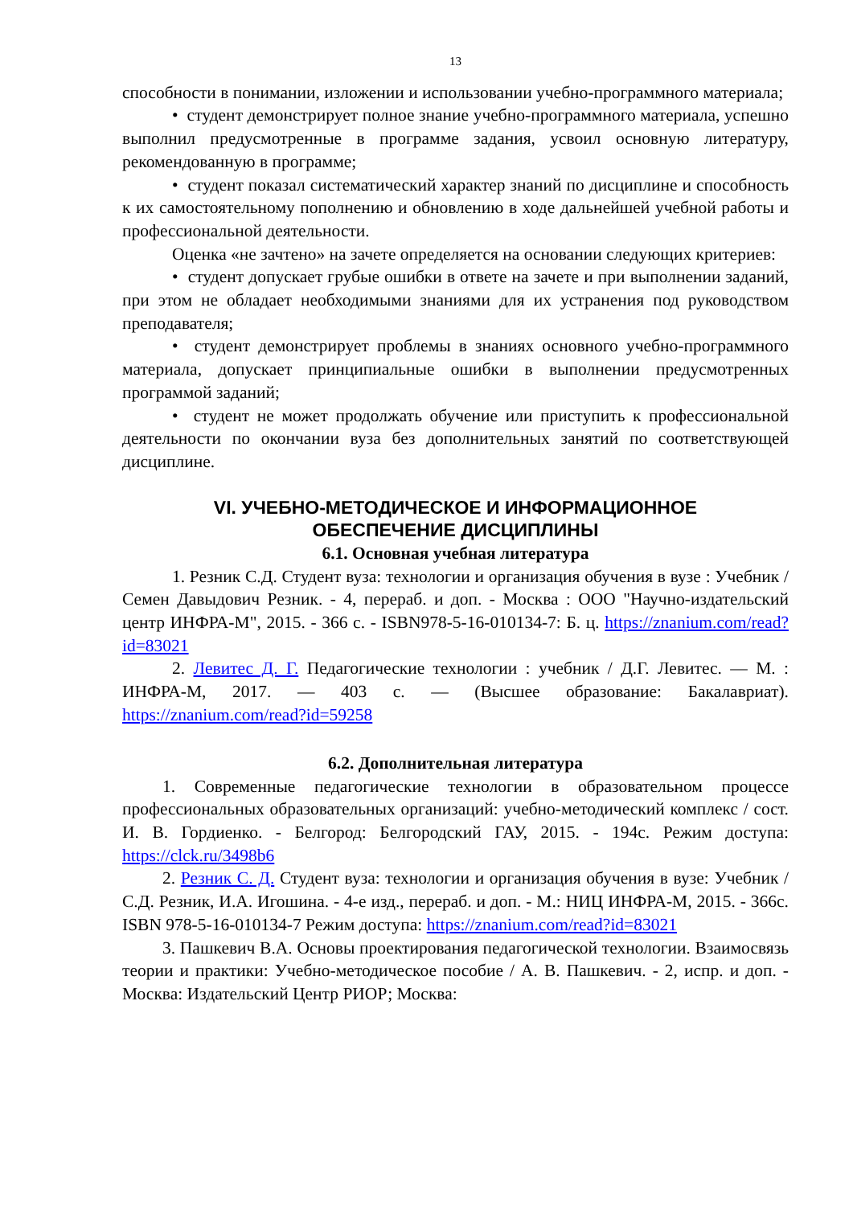13
способности в понимании, изложении и использовании учебно-программного материала;
• студент демонстрирует полное знание учебно-программного материала, успешно выполнил предусмотренные в программе задания, усвоил основную литературу, рекомендованную в программе;
• студент показал систематический характер знаний по дисциплине и способность к их самостоятельному пополнению и обновлению в ходе дальнейшей учебной работы и профессиональной деятельности.
Оценка «не зачтено» на зачете определяется на основании следующих критериев:
• студент допускает грубые ошибки в ответе на зачете и при выполнении заданий, при этом не обладает необходимыми знаниями для их устранения под руководством преподавателя;
• студент демонстрирует проблемы в знаниях основного учебно-программного материала, допускает принципиальные ошибки в выполнении предусмотренных программой заданий;
• студент не может продолжать обучение или приступить к профессиональной деятельности по окончании вуза без дополнительных занятий по соответствующей дисциплине.
VI. УЧЕБНО-МЕТОДИЧЕСКОЕ И ИНФОРМАЦИОННОЕ
ОБЕСПЕЧЕНИЕ ДИСЦИПЛИНЫ
6.1. Основная учебная литература
1. Резник С.Д. Студент вуза: технологии и организация обучения в вузе : Учебник / Семен Давыдович Резник. - 4, перераб. и доп. - Москва : ООО "Научно-издательский центр ИНФРА-М", 2015. - 366 с. - ISBN978-5-16-010134-7: Б. ц. https://znanium.com/read?id=83021
2. Левитес Д. Г. Педагогические технологии : учебник / Д.Г. Левитес. — М. : ИНФРА-М, 2017. — 403 с. — (Высшее образование: Бакалавриат). https://znanium.com/read?id=59258
6.2. Дополнительная литература
1. Современные педагогические технологии в образовательном процессе профессиональных образовательных организаций: учебно-методический комплекс / сост. И. В. Гордиенко. - Белгород: Белгородский ГАУ, 2015. - 194с. Режим доступа: https://clck.ru/3498b6
2. Резник С. Д. Студент вуза: технологии и организация обучения в вузе: Учебник /С.Д. Резник, И.А. Игошина. - 4-е изд., перераб. и доп. - М.: НИЦ ИНФРА-М, 2015. - 366с. ISBN 978-5-16-010134-7 Режим доступа: https://znanium.com/read?id=83021
3. Пашкевич В.А. Основы проектирования педагогической технологии. Взаимосвязь теории и практики: Учебно-методическое пособие / А. В. Пашкевич. - 2, испр. и доп. - Москва: Издательский Центр РИОР; Москва: